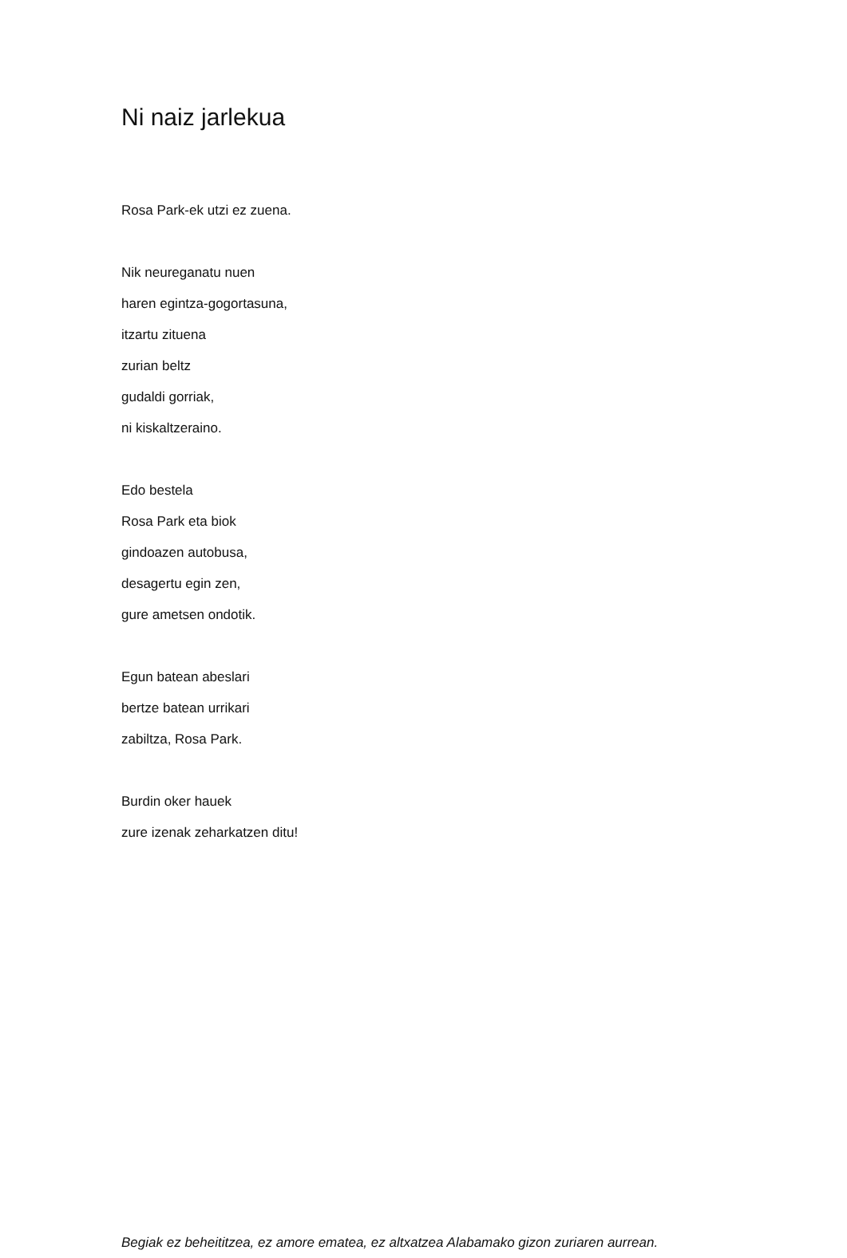Ni naiz jarlekua
Rosa Park-ek utzi ez zuena.
Nik neureganatu nuen
haren egintza-gogortasuna,
itzartu zituena
zurian beltz
gudaldi gorriak,
ni kiskaltzeraino.
Edo bestela
Rosa Park eta biok
gindoazen autobusa,
desagertu egin zen,
gure ametsen ondotik.
Egun batean abeslari
bertze batean urrikari
zabiltza, Rosa Park.
Burdin oker hauek
zure izenak zeharkatzen ditu!
Begiak ez beheititzea, ez amore ematea, ez altxatzea Alabamako gizon zuriaren aurrean.